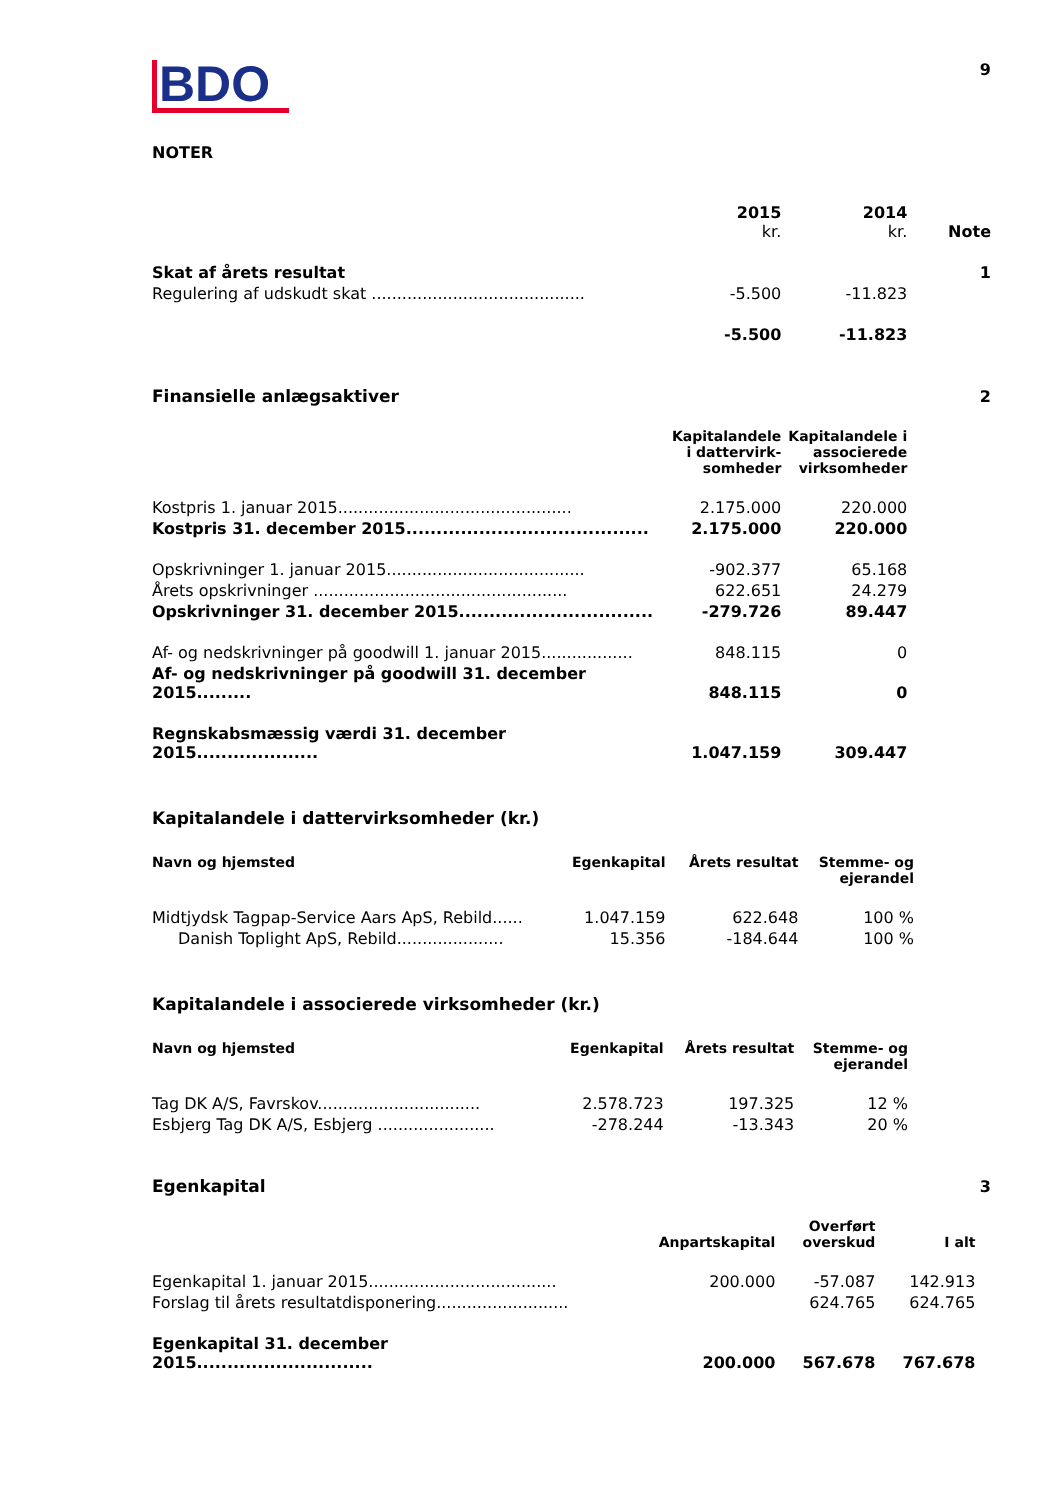9
BDO
NOTER
| | 2015 kr. | 2014 kr. | Note |
| Skat af årets resultat | | | 1 |
| Regulering af udskudt skat .......................................... | -5.500 | -11.823 | |
| | -5.500 | -11.823 | |
| Finansielle anlægsaktiver | | | 2 |
| | Kapitalandele i dattervirk- somheder | Kapitalandele i associerede virksomheder | |
| Kostpris 1. januar 2015.............................................. | 2.175.000 | 220.000 | |
| Kostpris 31. december 2015........................................ | 2.175.000 | 220.000 | |
| Opskrivninger 1. januar 2015....................................... | -902.377 | 65.168 | |
| Årets opskrivninger .................................................. | 622.651 | 24.279 | |
| Opskrivninger 31. december 2015................................ | -279.726 | 89.447 | |
| Af- og nedskrivninger på goodwill 1. januar 2015.................. | 848.115 | 0 | |
| Af- og nedskrivninger på goodwill 31. december 2015......... | 848.115 | 0 | |
| Regnskabsmæssig værdi 31. december 2015.................... | 1.047.159 | 309.447 | |
Kapitalandele i dattervirksomheder (kr.)
| Navn og hjemsted | Egenkapital | Årets resultat | Stemme- og ejerandel |
| --- | --- | --- | --- |
| Midtjydsk Tagpap-Service Aars ApS, Rebild...... | 1.047.159 | 622.648 | 100 % |
| Danish Toplight ApS, Rebild..................... | 15.356 | -184.644 | 100 % |
Kapitalandele i associerede virksomheder (kr.)
| Navn og hjemsted | Egenkapital | Årets resultat | Stemme- og ejerandel |
| --- | --- | --- | --- |
| Tag DK A/S, Favrskov................................ | 2.578.723 | 197.325 | 12 % |
| Esbjerg Tag DK A/S, Esbjerg ....................... | -278.244 | -13.343 | 20 % |
| Egenkapital | | | | 3 |
| | Anpartskapital | Overført overskud | I alt | |
| Egenkapital 1. januar 2015..................................... | 200.000 | -57.087 | 142.913 | |
| Forslag til årets resultatdisponering.......................... | | 624.765 | 624.765 | |
| Egenkapital 31. december 2015............................. | 200.000 | 567.678 | 767.678 | |